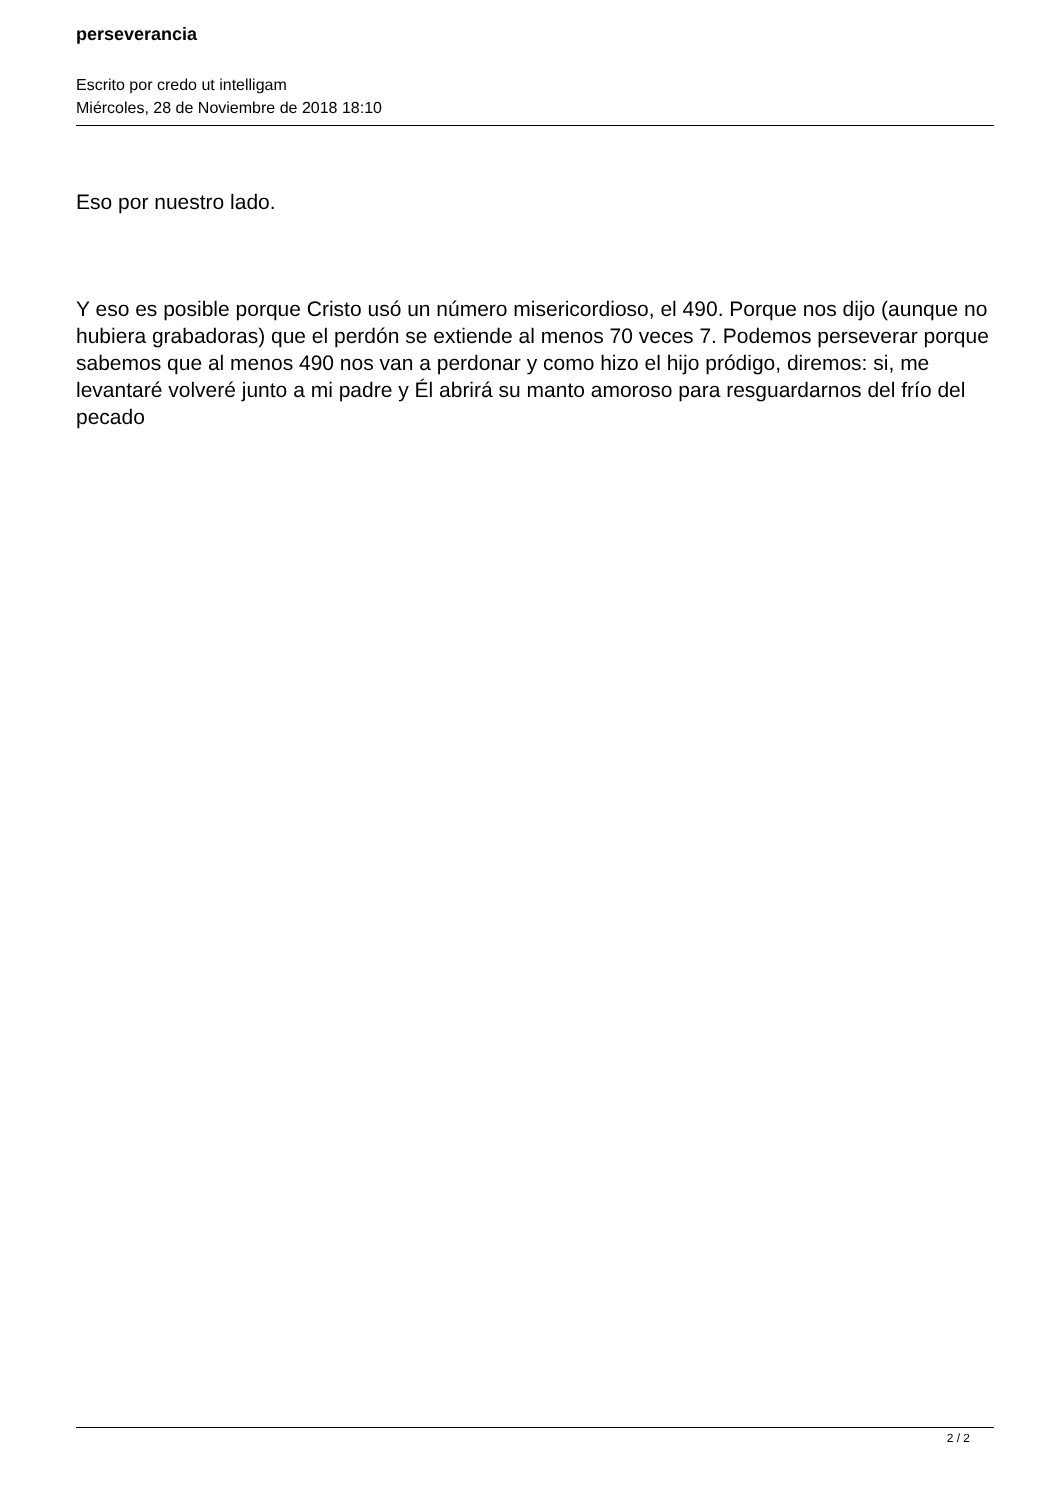perseverancia
Escrito por credo ut intelligam
Miércoles, 28 de Noviembre de 2018 18:10
Eso por nuestro lado.
Y eso es posible porque Cristo usó un número misericordioso, el 490. Porque nos dijo (aunque no hubiera grabadoras) que el perdón se extiende al menos 70 veces 7. Podemos perseverar porque sabemos que al menos 490 nos van a perdonar y como hizo el hijo pródigo, diremos: si, me levantaré volveré junto a mi padre y Él abrirá su manto amoroso para resguardarnos del frío del pecado
2 / 2